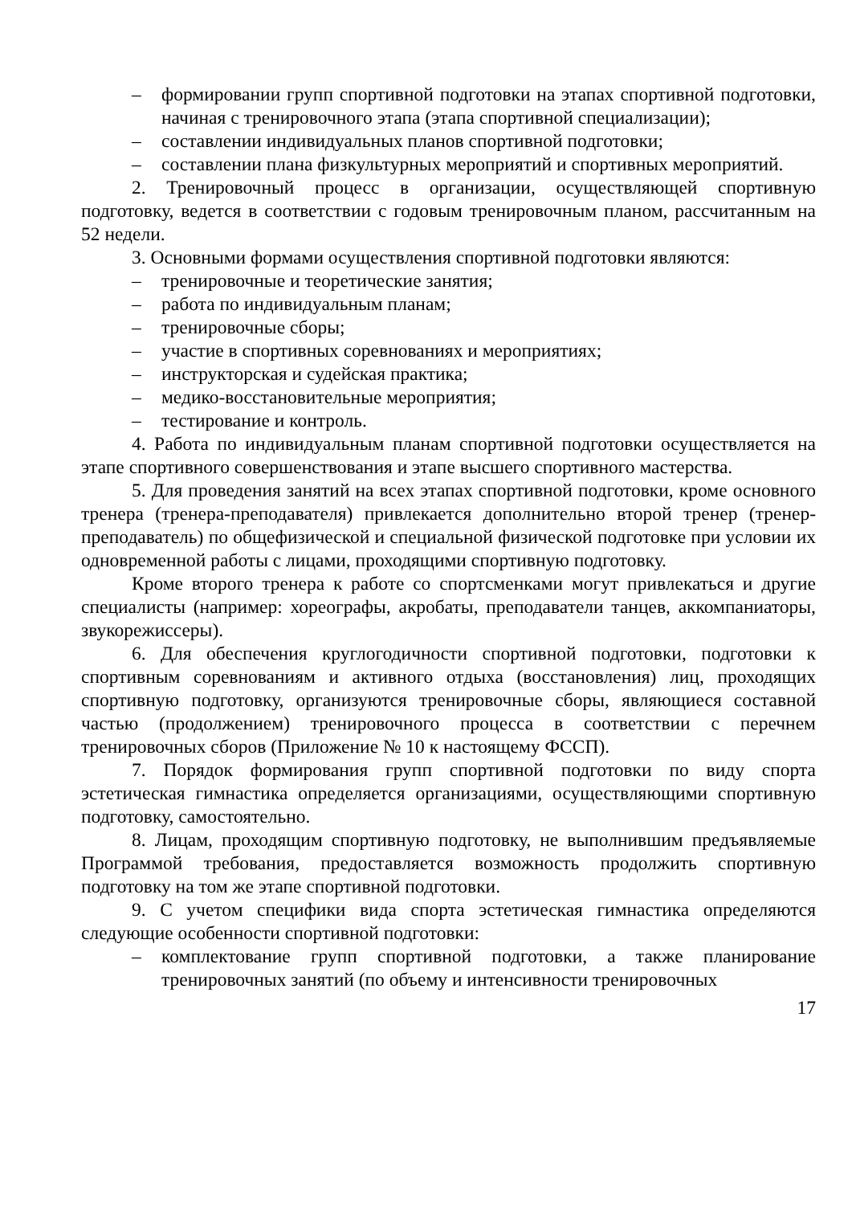– формировании групп спортивной подготовки на этапах спортивной подготовки, начиная с тренировочного этапа (этапа спортивной специализации);
– составлении индивидуальных планов спортивной подготовки;
– составлении плана физкультурных мероприятий и спортивных мероприятий.
2. Тренировочный процесс в организации, осуществляющей спортивную подготовку, ведется в соответствии с годовым тренировочным планом, рассчитанным на 52 недели.
3. Основными формами осуществления спортивной подготовки являются:
– тренировочные и теоретические занятия;
– работа по индивидуальным планам;
– тренировочные сборы;
– участие в спортивных соревнованиях и мероприятиях;
– инструкторская и судейская практика;
– медико-восстановительные мероприятия;
– тестирование и контроль.
4. Работа по индивидуальным планам спортивной подготовки осуществляется на этапе спортивного совершенствования и этапе высшего спортивного мастерства.
5. Для проведения занятий на всех этапах спортивной подготовки, кроме основного тренера (тренера-преподавателя) привлекается дополнительно второй тренер (тренер-преподаватель) по общефизической и специальной физической подготовке при условии их одновременной работы с лицами, проходящими спортивную подготовку.
Кроме второго тренера к работе со спортсменками могут привлекаться и другие специалисты (например: хореографы, акробаты, преподаватели танцев, аккомпаниаторы, звукорежиссеры).
6. Для обеспечения круглогодичности спортивной подготовки, подготовки к спортивным соревнованиям и активного отдыха (восстановления) лиц, проходящих спортивную подготовку, организуются тренировочные сборы, являющиеся составной частью (продолжением) тренировочного процесса в соответствии с перечнем тренировочных сборов (Приложение № 10 к настоящему ФССП).
7. Порядок формирования групп спортивной подготовки по виду спорта эстетическая гимнастика определяется организациями, осуществляющими спортивную подготовку, самостоятельно.
8. Лицам, проходящим спортивную подготовку, не выполнившим предъявляемые Программой требования, предоставляется возможность продолжить спортивную подготовку на том же этапе спортивной подготовки.
9. С учетом специфики вида спорта эстетическая гимнастика определяются следующие особенности спортивной подготовки:
– комплектование групп спортивной подготовки, а также планирование тренировочных занятий (по объему и интенсивности тренировочных
17